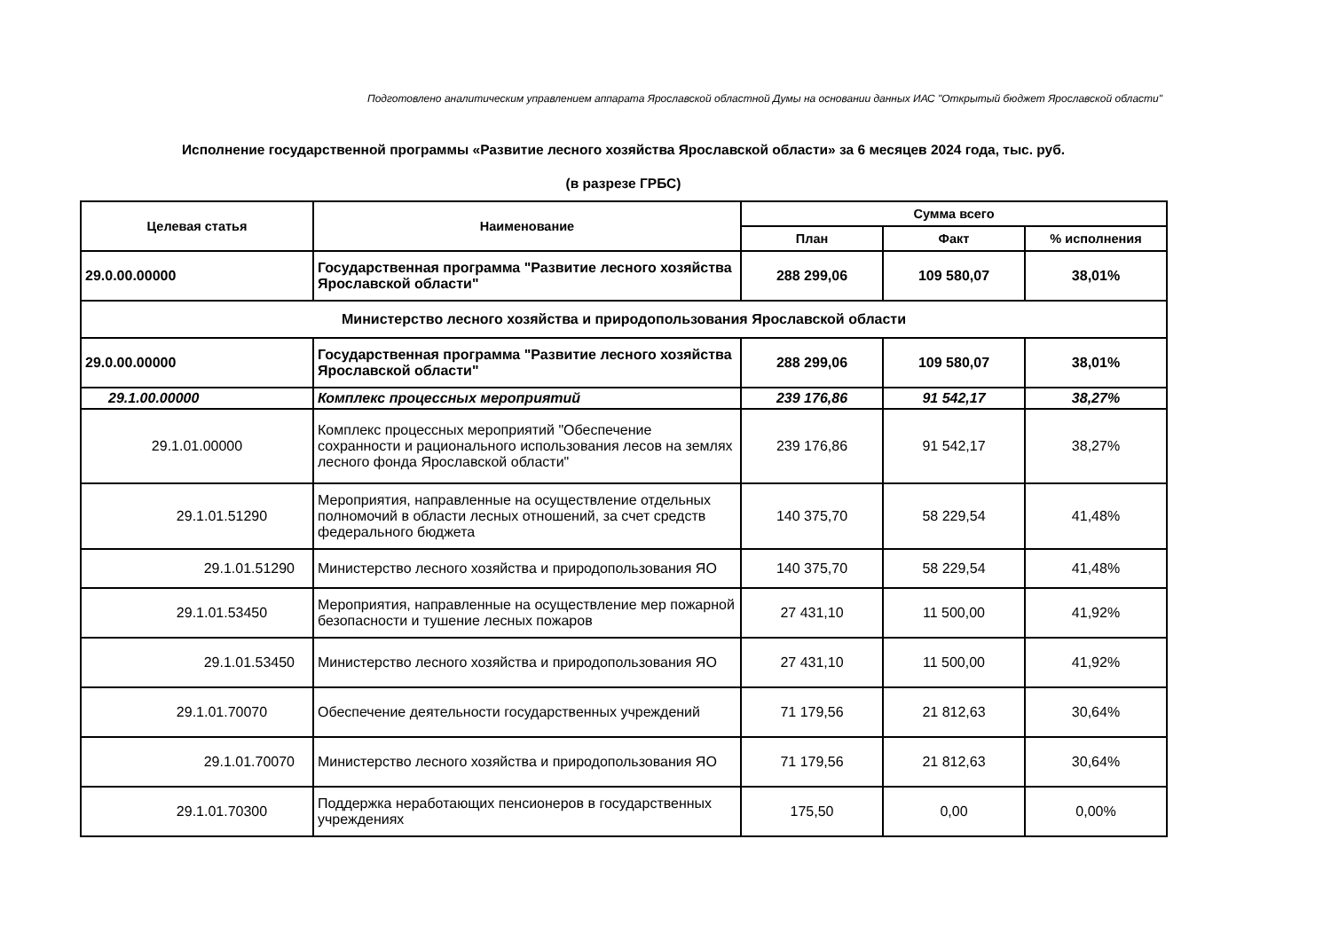Подготовлено аналитическим управлением аппарата Ярославской областной Думы на основании данных ИАС "Открытый бюджет Ярославской области"
Исполнение государственной программы «Развитие лесного хозяйства Ярославской области» за 6 месяцев 2024 года, тыс. руб.
(в разрезе ГРБС)
| Целевая статья | Наименование | Сумма всего | | |
| --- | --- | --- | --- | --- |
| | | План | Факт | % исполнения |
| 29.0.00.00000 | Государственная программа "Развитие лесного хозяйства Ярославской области" | 288 299,06 | 109 580,07 | 38,01% |
| Министерство лесного хозяйства и природопользования Ярославской области | | | | |
| 29.0.00.00000 | Государственная программа "Развитие лесного хозяйства Ярославской области" | 288 299,06 | 109 580,07 | 38,01% |
| 29.1.00.00000 | Комплекс процессных мероприятий | 239 176,86 | 91 542,17 | 38,27% |
| 29.1.01.00000 | Комплекс процессных мероприятий "Обеспечение сохранности и рационального использования лесов на землях лесного фонда Ярославской области" | 239 176,86 | 91 542,17 | 38,27% |
| 29.1.01.51290 | Мероприятия, направленные на осуществление отдельных полномочий в области лесных отношений, за счет средств федерального бюджета | 140 375,70 | 58 229,54 | 41,48% |
| 29.1.01.51290 | Министерство лесного хозяйства и природопользования ЯО | 140 375,70 | 58 229,54 | 41,48% |
| 29.1.01.53450 | Мероприятия, направленные на осуществление мер пожарной безопасности и тушение лесных пожаров | 27 431,10 | 11 500,00 | 41,92% |
| 29.1.01.53450 | Министерство лесного хозяйства и природопользования ЯО | 27 431,10 | 11 500,00 | 41,92% |
| 29.1.01.70070 | Обеспечение деятельности государственных учреждений | 71 179,56 | 21 812,63 | 30,64% |
| 29.1.01.70070 | Министерство лесного хозяйства и природопользования ЯО | 71 179,56 | 21 812,63 | 30,64% |
| 29.1.01.70300 | Поддержка неработающих пенсионеров в государственных учреждениях | 175,50 | 0,00 | 0,00% |